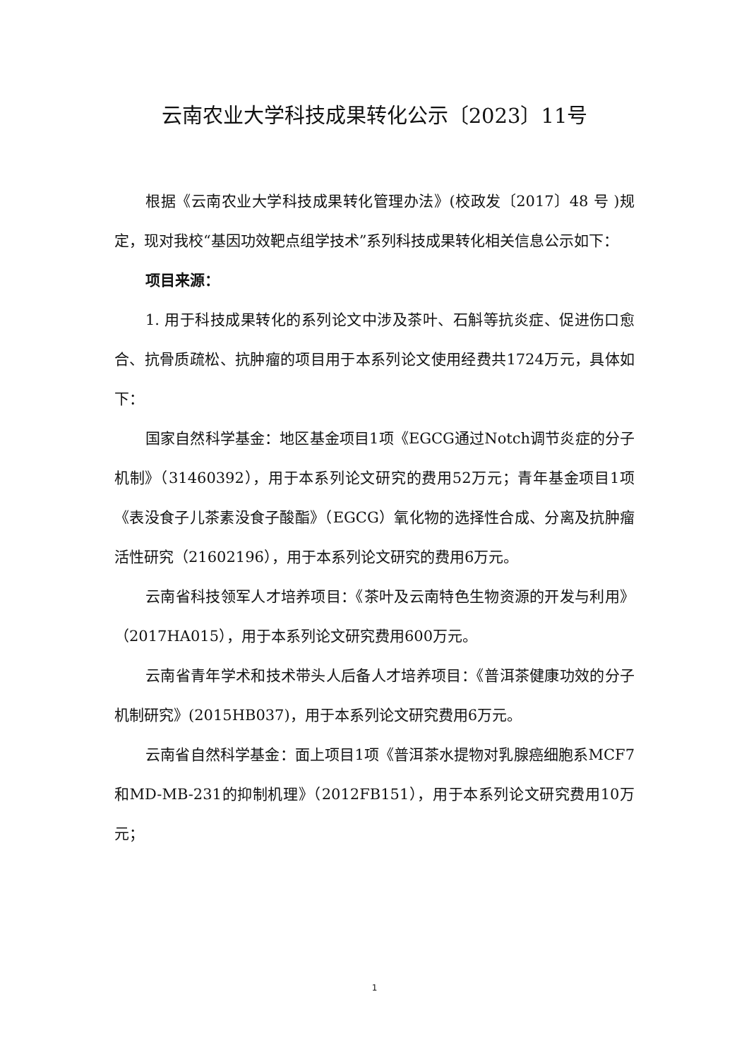云南农业大学科技成果转化公示〔2023〕11号
根据《云南农业大学科技成果转化管理办法》(校政发〔2017〕48 号 )规定，现对我校“基因功效靶点组学技术”系列科技成果转化相关信息公示如下：
项目来源：
1. 用于科技成果转化的系列论文中涉及茶叶、石斛等抗炎症、促进伤口愈合、抗骨质疏松、抗肿瘤的项目用于本系列论文使用经费共1724万元，具体如下：
国家自然科学基金：地区基金项目1项《EGCG通过Notch调节炎症的分子机制》（31460392），用于本系列论文研究的费用52万元；青年基金项目1项《表没食子儿茶素没食子酸酯》（EGCG）氧化物的选择性合成、分离及抗肿瘤活性研究（21602196），用于本系列论文研究的费用6万元。
云南省科技领军人才培养项目：《茶叶及云南特色生物资源的开发与利用》（2017HA015），用于本系列论文研究费用600万元。
云南省青年学术和技术带头人后备人才培养项目：《普洱茶健康功效的分子机制研究》(2015HB037)，用于本系列论文研究费用6万元。
云南省自然科学基金：面上项目1项《普洱茶水提物对乳腺癌细胞系MCF7和MD-MB-231的抑制机理》（2012FB151），用于本系列论文研究费用10万元；
1